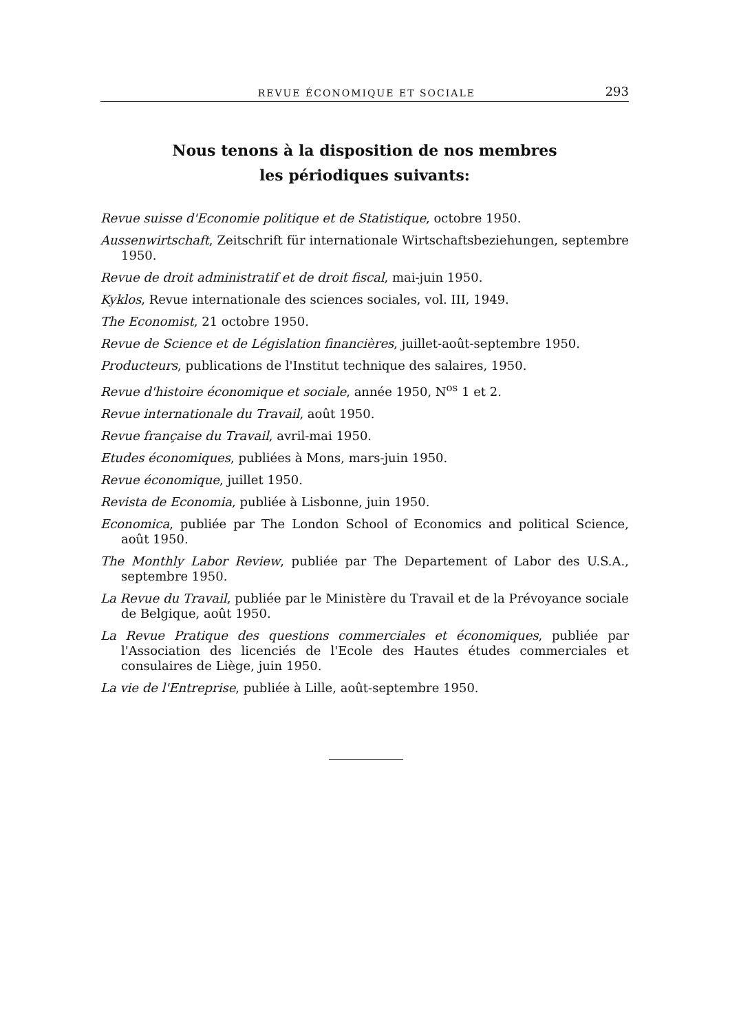REVUE ÉCONOMIQUE ET SOCIALE 293
Nous tenons à la disposition de nos membres
les périodiques suivants:
Revue suisse d'Economie politique et de Statistique, octobre 1950.
Aussenwirtschaft, Zeitschrift für internationale Wirtschaftsbeziehungen, septembre 1950.
Revue de droit administratif et de droit fiscal, mai-juin 1950.
Kyklos, Revue internationale des sciences sociales, vol. III, 1949.
The Economist, 21 octobre 1950.
Revue de Science et de Législation financières, juillet-août-septembre 1950.
Producteurs, publications de l'Institut technique des salaires, 1950.
Revue d'histoire économique et sociale, année 1950, N<sup>os</sup> 1 et 2.
Revue internationale du Travail, août 1950.
Revue française du Travail, avril-mai 1950.
Etudes économiques, publiées à Mons, mars-juin 1950.
Revue économique, juillet 1950.
Revista de Economia, publiée à Lisbonne, juin 1950.
Economica, publiée par The London School of Economics and political Science, août 1950.
The Monthly Labor Review, publiée par The Departement of Labor des U.S.A., septembre 1950.
La Revue du Travail, publiée par le Ministère du Travail et de la Prévoyance sociale de Belgique, août 1950.
La Revue Pratique des questions commerciales et économiques, publiée par l'Association des licenciés de l'Ecole des Hautes études commerciales et consulaires de Liège, juin 1950.
La vie de l'Entreprise, publiée à Lille, août-septembre 1950.